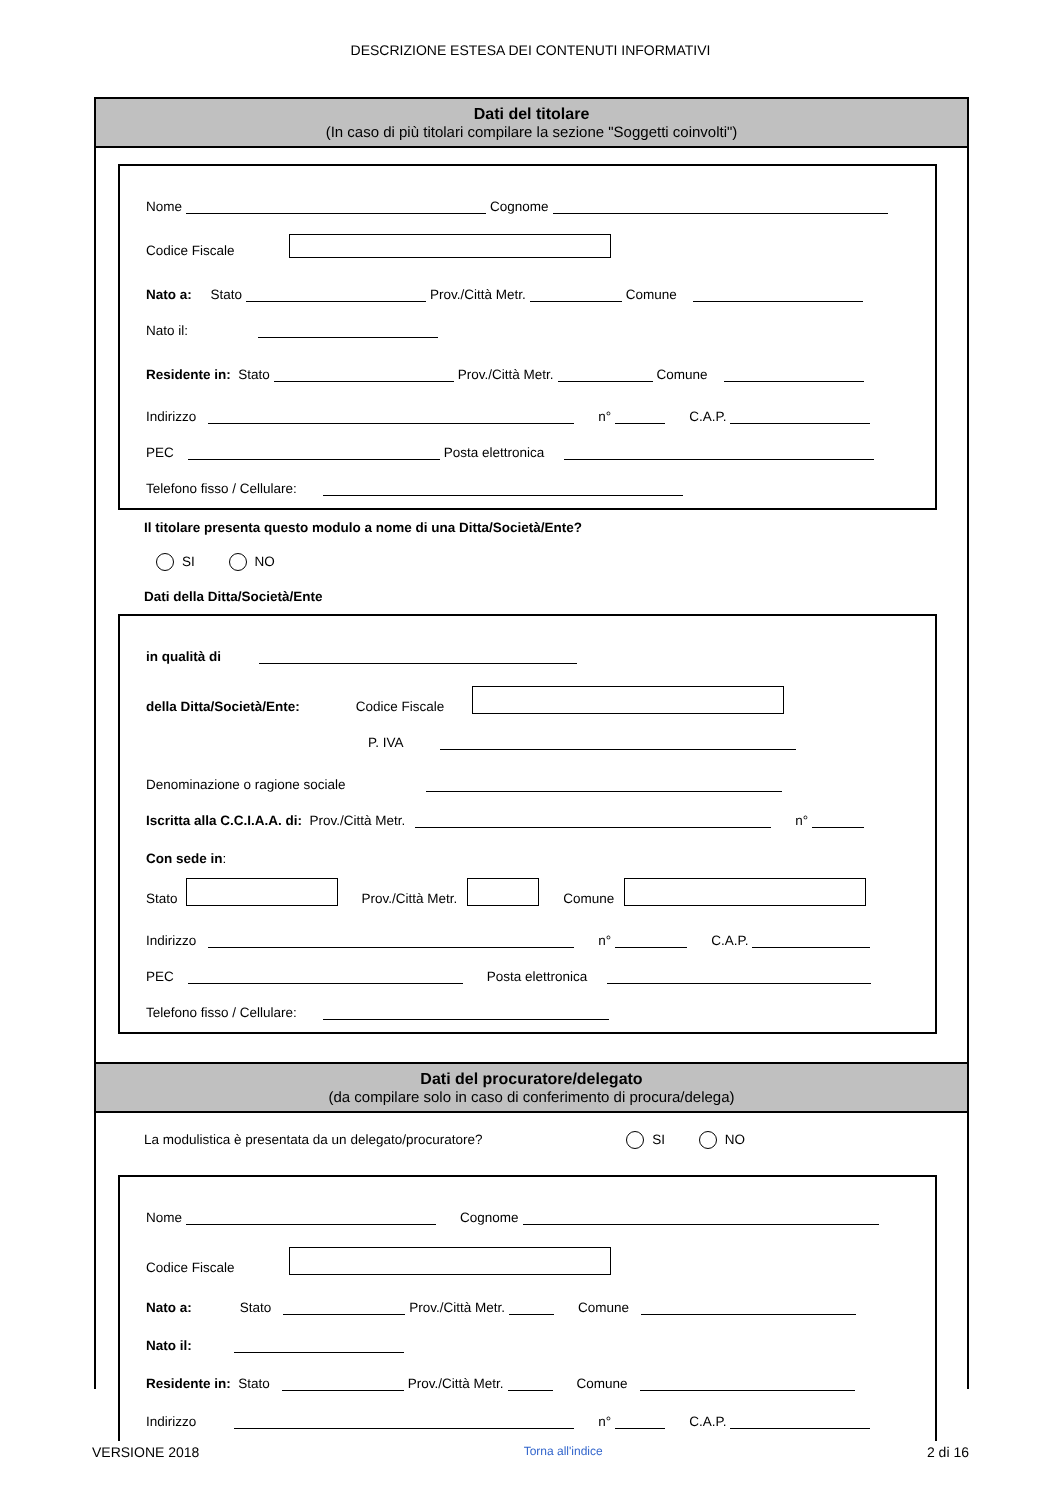DESCRIZIONE ESTESA DEI CONTENUTI INFORMATIVI
Dati del titolare
(In caso di più titolari compilare la sezione "Soggetti coinvolti")
Nome Cognome
Codice Fiscale
Nato a: Stato Prov./Città Metr. Comune
Nato il:
Residente in: Stato Prov./Città Metr. Comune
Indirizzo n° C.A.P.
PEC Posta elettronica
Telefono fisso / Cellulare:
Il titolare presenta questo modulo a nome di una Ditta/Società/Ente?
SI NO
Dati della Ditta/Società/Ente
in qualità di
della Ditta/Società/Ente: Codice Fiscale
P. IVA
Denominazione o ragione sociale
Iscritta alla C.C.I.A.A. di: Prov./Città Metr. n°
Con sede in:
Stato Prov./Città Metr. Comune
Indirizzo n° C.A.P.
PEC Posta elettronica
Telefono fisso / Cellulare:
Dati del procuratore/delegato
(da compilare solo in caso di conferimento di procura/delega)
La modulistica è presentata da un delegato/procuratore? SI NO
Nome Cognome
Codice Fiscale
Nato a: Stato Prov./Città Metr. Comune
Nato il:
Residente in: Stato Prov./Città Metr. Comune
Indirizzo n° C.A.P.
VERSIONE 2018 Torna all'indice 2 di 16